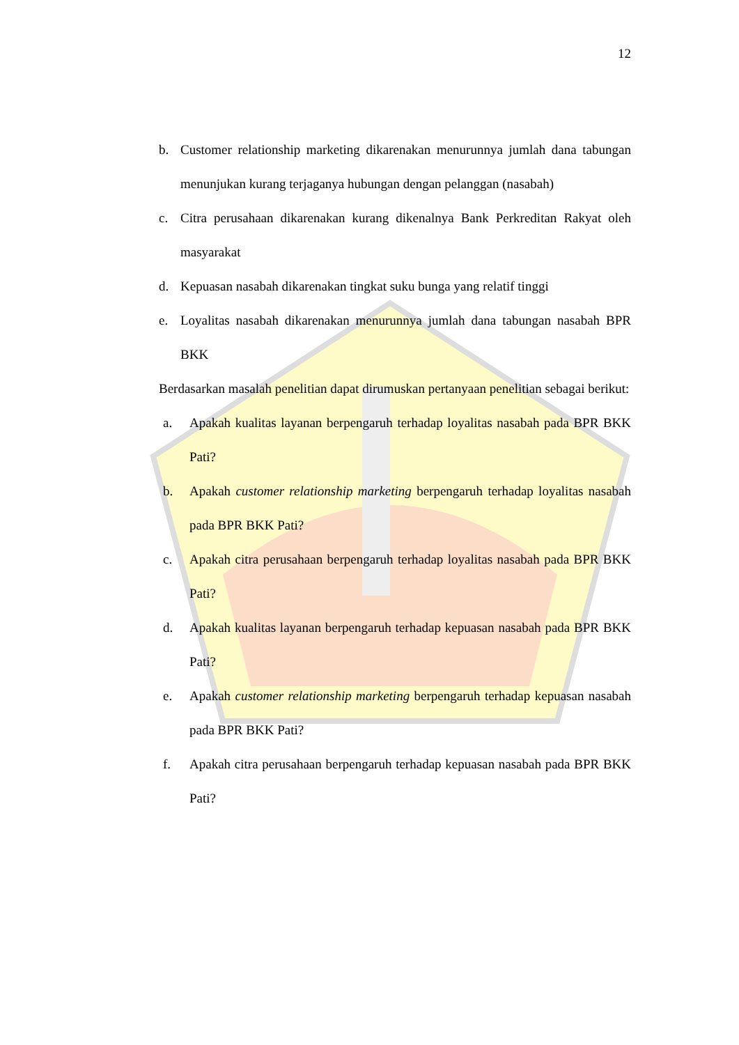12
b. Customer relationship marketing dikarenakan menurunnya jumlah dana tabungan menunjukan kurang terjaganya hubungan dengan pelanggan (nasabah)
c. Citra perusahaan dikarenakan kurang dikenalnya Bank Perkreditan Rakyat oleh masyarakat
d. Kepuasan nasabah dikarenakan tingkat suku bunga yang relatif tinggi
e. Loyalitas nasabah dikarenakan menurunnya jumlah dana tabungan nasabah BPR BKK
Berdasarkan masalah penelitian dapat dirumuskan pertanyaan penelitian sebagai berikut:
a. Apakah kualitas layanan berpengaruh terhadap loyalitas nasabah pada BPR BKK Pati?
b. Apakah customer relationship marketing berpengaruh terhadap loyalitas nasabah pada BPR BKK Pati?
c. Apakah citra perusahaan berpengaruh terhadap loyalitas nasabah pada BPR BKK Pati?
d. Apakah kualitas layanan berpengaruh terhadap kepuasan nasabah pada BPR BKK Pati?
e. Apakah customer relationship marketing berpengaruh terhadap kepuasan nasabah pada BPR BKK Pati?
f. Apakah citra perusahaan berpengaruh terhadap kepuasan nasabah pada BPR BKK Pati?